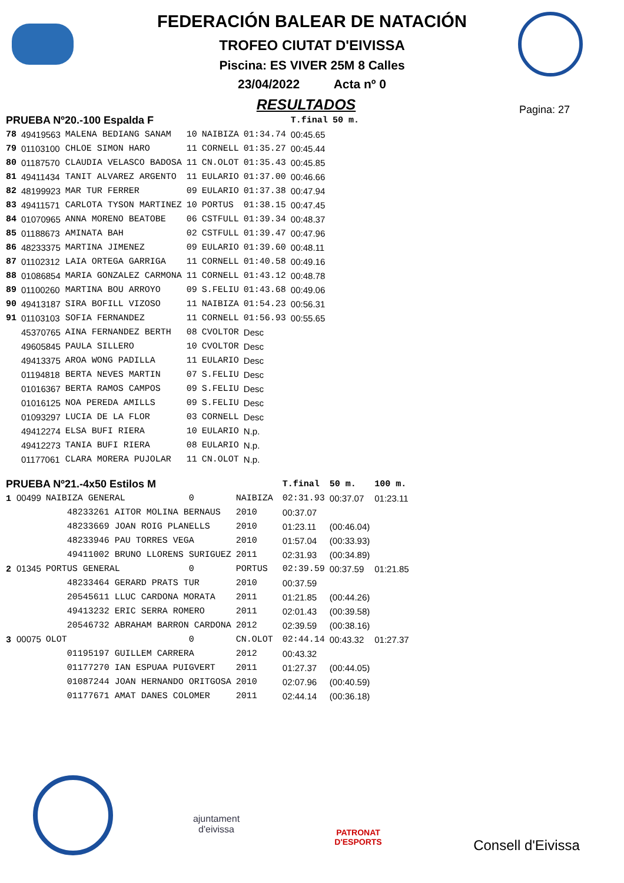FEDERACIÓN BALEAR DE NATACIÓN
TROFEO CIUTAT D'EIVISSA
Piscina: ES VIVER 25M 8 Calles
23/04/2022 Acta nº 0
RESULTADOS
Pagina: 27
| PRUEBA Nº20.-100 Espalda F | | | | | | T.final | 50 m. |
| 78 | 49419563 | MALENA BEDIANG SANAM | 10 | NAIBIZA | 01:34.74 | 00:45.65 | |
| 79 | 01103100 | CHLOE SIMON HARO | 11 | CORNELL | 01:35.27 | 00:45.44 | |
| 80 | 01187570 | CLAUDIA VELASCO BADOSA | 11 | CN.OLOT | 01:35.43 | 00:45.85 | |
| 81 | 49411434 | TANIT ALVAREZ ARGENTO | 11 | EULARIO | 01:37.00 | 00:46.66 | |
| 82 | 48199923 | MAR TUR FERRER | 09 | EULARIO | 01:37.38 | 00:47.94 | |
| 83 | 49411571 | CARLOTA TYSON MARTINEZ | 10 | PORTUS | 01:38.15 | 00:47.45 | |
| 84 | 01070965 | ANNA MORENO BEATOBE | 06 | CSTFULL | 01:39.34 | 00:48.37 | |
| 85 | 01188673 | AMINATA BAH | 02 | CSTFULL | 01:39.47 | 00:47.96 | |
| 86 | 48233375 | MARTINA JIMENEZ | 09 | EULARIO | 01:39.60 | 00:48.11 | |
| 87 | 01102312 | LAIA ORTEGA GARRIGA | 11 | CORNELL | 01:40.58 | 00:49.16 | |
| 88 | 01086854 | MARIA GONZALEZ CARMONA | 11 | CORNELL | 01:43.12 | 00:48.78 | |
| 89 | 01100260 | MARTINA BOU ARROYO | 09 | S.FELIU | 01:43.68 | 00:49.06 | |
| 90 | 49413187 | SIRA BOFILL VIZOSO | 11 | NAIBIZA | 01:54.23 | 00:56.31 | |
| 91 | 01103103 | SOFIA FERNANDEZ | 11 | CORNELL | 01:56.93 | 00:55.65 | |
| | 45370765 | AINA FERNANDEZ BERTH | 08 | CVOLTOR | Desc | | |
| | 49605845 | PAULA SILLERO | 10 | CVOLTOR | Desc | | |
| | 49413375 | AROA WONG PADILLA | 11 | EULARIO | Desc | | |
| | 01194818 | BERTA NEVES MARTIN | 07 | S.FELIU | Desc | | |
| | 01016367 | BERTA RAMOS CAMPOS | 09 | S.FELIU | Desc | | |
| | 01016125 | NOA PEREDA AMILLS | 09 | S.FELIU | Desc | | |
| | 01093297 | LUCIA DE LA FLOR | 03 | CORNELL | Desc | | |
| | 49412274 | ELSA BUFI RIERA | 10 | EULARIO | N.p. | | |
| | 49412273 | TANIA BUFI RIERA | 08 | EULARIO | N.p. | | |
| | 01177061 | CLARA MORERA PUJOLAR | 11 | CN.OLOT | N.p. | | |
| PRUEBA Nº21.-4x50 Estilos M | | | | T.final | 50 m. | 100 m. |
| 1 00499 | NAIBIZA GENERAL 0 | NAIBIZA | | 02:31.93 | 00:37.07 | 01:23.11 |
| | 48233261 AITOR MOLINA BERNAUS | 2010 | | 00:37.07 | | |
| | 48233669 JOAN ROIG PLANELLS | 2010 | | 01:23.11 | (00:46.04) | |
| | 48233946 PAU TORRES VEGA | 2010 | | 01:57.04 | (00:33.93) | |
| | 49411002 BRUNO LLORENS SURIGUEZ | 2011 | | 02:31.93 | (00:34.89) | |
| 2 01345 | PORTUS GENERAL 0 | PORTUS | | 02:39.59 | 00:37.59 | 01:21.85 |
| | 48233464 GERARD PRATS TUR | 2010 | | 00:37.59 | | |
| | 20545611 LLUC CARDONA MORATA | 2011 | | 01:21.85 | (00:44.26) | |
| | 49413232 ERIC SERRA ROMERO | 2011 | | 02:01.43 | (00:39.58) | |
| | 20546732 ABRAHAM BARRON CARDONA | 2012 | | 02:39.59 | (00:38.16) | |
| 3 00075 | OLOT 0 | CN.OLOT | | 02:44.14 | 00:43.32 | 01:27.37 |
| | 01195197 GUILLEM CARRERA | 2012 | | 00:43.32 | | |
| | 01177270 IAN ESPUAA PUIGVERT | 2011 | | 01:27.37 | (00:44.05) | |
| | 01087244 JOAN HERNANDO ORITGOSA | 2010 | | 02:07.96 | (00:40.59) | |
| | 01177671 AMAT DANES COLOMER | 2011 | | 02:44.14 | (00:36.18) | |
ajuntament
d'eivissa
PATRONAT
D'ESPORTS
Consell d'Eivissa